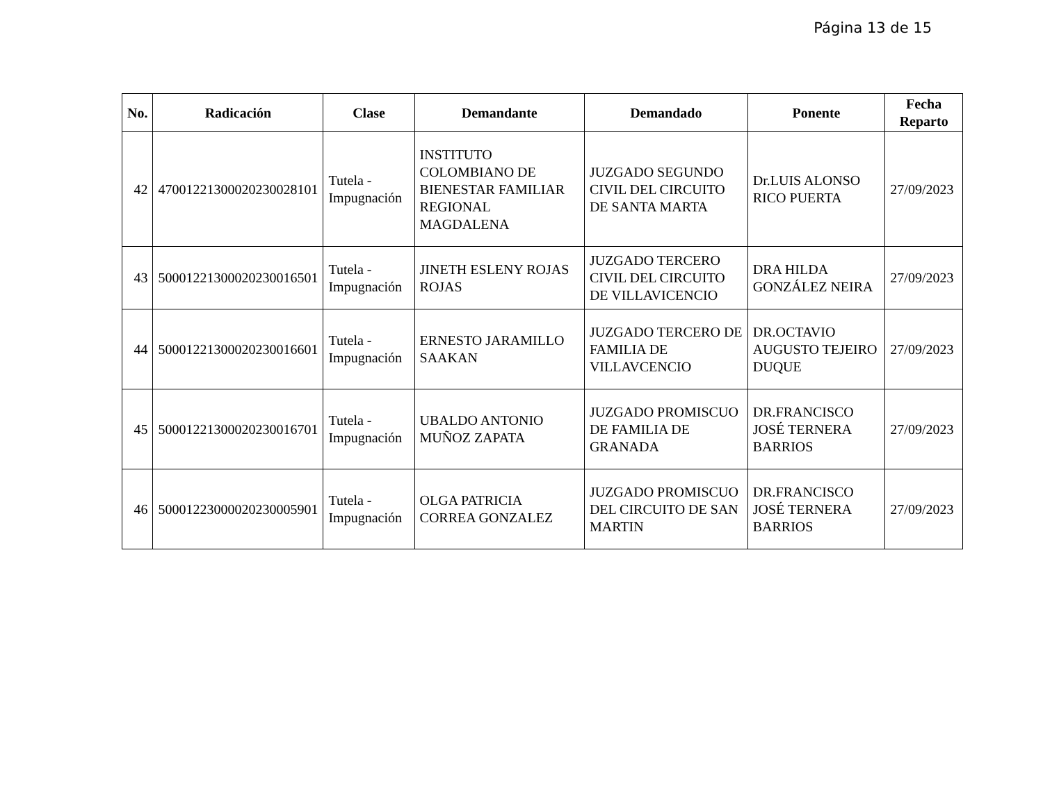Página 13 de 15
| No. | Radicación | Clase | Demandante | Demandado | Ponente | Fecha Reparto |
| --- | --- | --- | --- | --- | --- | --- |
| 42 | 47001221300020230028101 | Tutela - Impugnación | INSTITUTO COLOMBIANO DE BIENESTAR FAMILIAR REGIONAL MAGDALENA | JUZGADO SEGUNDO CIVIL DEL CIRCUITO DE SANTA MARTA | Dr.LUIS ALONSO RICO PUERTA | 27/09/2023 |
| 43 | 50001221300020230016501 | Tutela - Impugnación | JINETH ESLENY ROJAS ROJAS | JUZGADO TERCERO CIVIL DEL CIRCUITO DE VILLAVICENCIO | DRA HILDA GONZÁLEZ NEIRA | 27/09/2023 |
| 44 | 50001221300020230016601 | Tutela - Impugnación | ERNESTO JARAMILLO SAAKAN | JUZGADO TERCERO DE FAMILIA DE VILLAVCENCIO | DR.OCTAVIO AUGUSTO TEJEIRO DUQUE | 27/09/2023 |
| 45 | 50001221300020230016701 | Tutela - Impugnación | UBALDO ANTONIO MUÑOZ ZAPATA | JUZGADO PROMISCUO DE FAMILIA DE GRANADA | DR.FRANCISCO JOSÉ TERNERA BARRIOS | 27/09/2023 |
| 46 | 50001223000020230005901 | Tutela - Impugnación | OLGA PATRICIA CORREA GONZALEZ | JUZGADO PROMISCUO DEL CIRCUITO DE SAN MARTIN | DR.FRANCISCO JOSÉ TERNERA BARRIOS | 27/09/2023 |